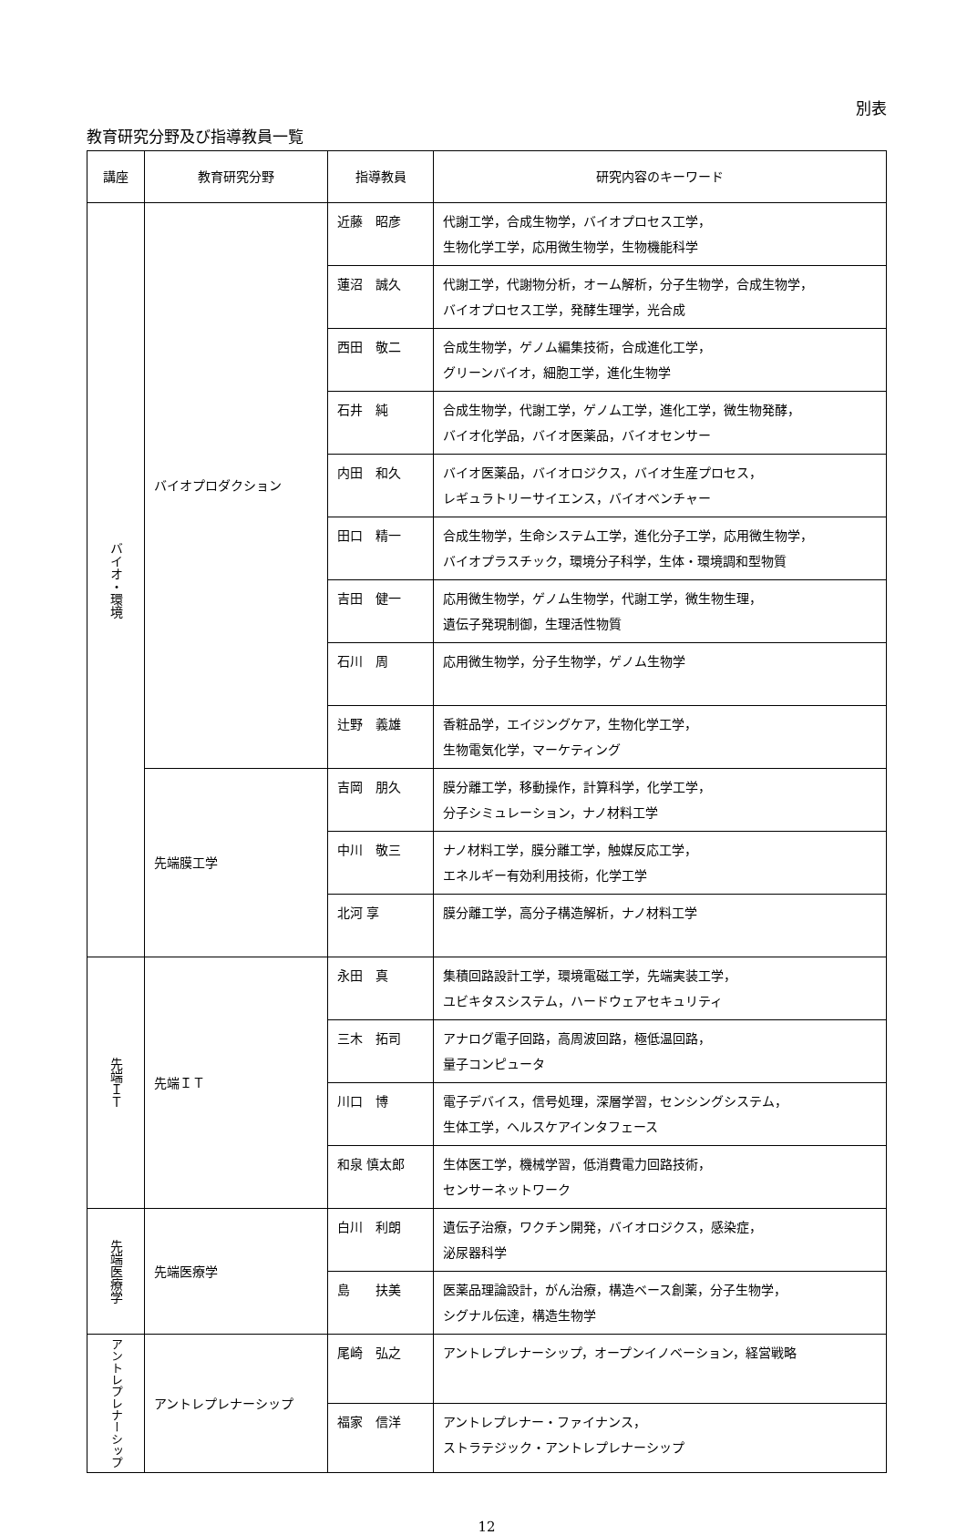別表
教育研究分野及び指導教員一覧
| 講座 | 教育研究分野 | 指導教員 | 研究内容のキーワード |
| --- | --- | --- | --- |
| バイオ・環境 | バイオプロダクション | 近藤 昭彦 | 代謝工学，合成生物学，バイオプロセス工学， 生物化学工学，応用微生物学，生物機能科学 |
| | | 蓮沼 誠久 | 代謝工学，代謝物分析，オーム解析，分子生物学，合成生物学， バイオプロセス工学，発酵生理学，光合成 |
| | | 西田 敬二 | 合成生物学，ゲノム編集技術，合成進化工学， グリーンバイオ，細胞工学，進化生物学 |
| | | 石井 純 | 合成生物学，代謝工学，ゲノム工学，進化工学，微生物発酵， バイオ化学品，バイオ医薬品，バイオセンサー |
| | | 内田 和久 | バイオ医薬品，バイオロジクス，バイオ生産プロセス， レギュラトリーサイエンス，バイオベンチャー |
| | | 田口 精一 | 合成生物学，生命システム工学，進化分子工学，応用微生物学， バイオプラスチック，環境分子科学，生体・環境調和型物質 |
| | | 吉田 健一 | 応用微生物学，ゲノム生物学，代謝工学，微生物生理， 遺伝子発現制御，生理活性物質 |
| | | 石川 周 | 応用微生物学，分子生物学，ゲノム生物学 |
| | | 辻野 義雄 | 香粧品学，エイジングケア，生物化学工学， 生物電気化学，マーケティング |
| | 先端膜工学 | 吉岡 朋久 | 膜分離工学，移動操作，計算科学，化学工学， 分子シミュレーション，ナノ材料工学 |
| | | 中川 敬三 | ナノ材料工学，膜分離工学，触媒反応工学， エネルギー有効利用技術，化学工学 |
| | | 北河 享 | 膜分離工学，高分子構造解析，ナノ材料工学 |
| 先端ＩＴ | 先端ＩＴ | 永田 真 | 集積回路設計工学，環境電磁工学，先端実装工学， ユビキタスシステム，ハードウェアセキュリティ |
| | | 三木 拓司 | アナログ電子回路，高周波回路，極低温回路， 量子コンピュータ |
| | | 川口 博 | 電子デバイス，信号処理，深層学習，センシングシステム， 生体工学，ヘルスケアインタフェース |
| | | 和泉 慎太郎 | 生体医工学，機械学習，低消費電力回路技術， センサーネットワーク |
| 先端医療学 | 先端医療学 | 白川 利朗 | 遺伝子治療，ワクチン開発，バイオロジクス，感染症， 泌尿器科学 |
| | | 島 扶美 | 医薬品理論設計，がん治療，構造ベース創薬，分子生物学， シグナル伝達，構造生物学 |
| アントレプレナーシップ | アントレプレナーシップ | 尾崎 弘之 | アントレプレナーシップ，オープンイノベーション，経営戦略 |
| | | 福家 信洋 | アントレプレナー・ファイナンス， ストラテジック・アントレプレナーシップ |
12